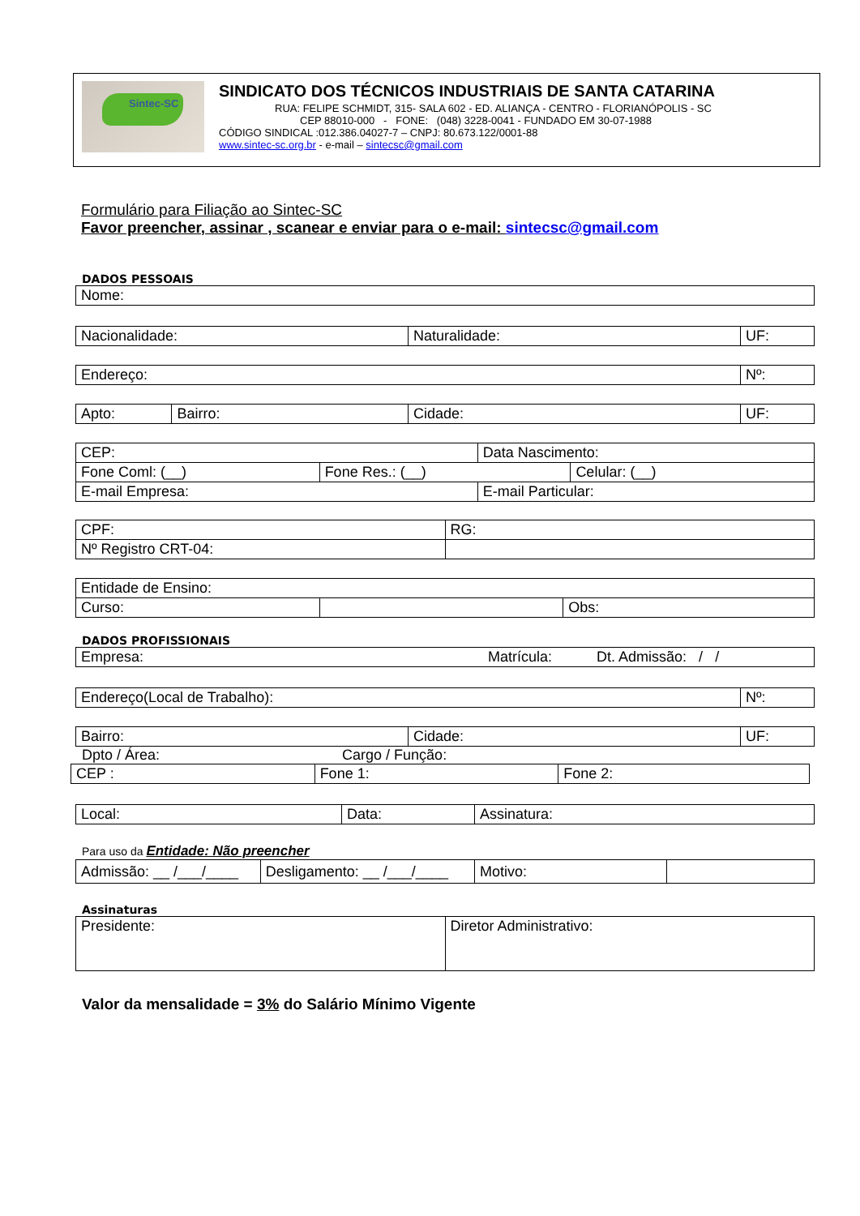Sintec-SC
SINDICATO DOS TÉCNICOS INDUSTRIAIS DE SANTA CATARINA
RUA: FELIPE SCHMIDT, 315- SALA 602 - ED. ALIANÇA - CENTRO - FLORIANÓPOLIS - SC
CEP 88010-000 - FONE: (048) 3228-0041 - FUNDADO EM 30-07-1988
CÓDIGO SINDICAL :012.386.04027-7 – CNPJ: 80.673.122/0001-88
www.sintec-sc.org.br - e-mail – sintecsc@gmail.com
Formulário para Filiação ao Sintec-SC
Favor preencher, assinar , scanear e enviar para o e-mail: sintecsc@gmail.com
DADOS PESSOAIS
| Nome: |
| Nacionalidade: | Naturalidade: | UF: |
| Endereço: | Nº: |
| Apto: | Bairro: | Cidade: | UF: |
| CEP: | | Data Nascimento: | |
| Fone Coml: (__) | Fone Res.: (__) | | Celular: (__) |
| E-mail Empresa: | | E-mail Particular: | |
| CPF: | RG: |
| Nº Registro CRT-04: | |
| Entidade de Ensino: | | |
| Curso: | | Obs: |
DADOS PROFISSIONAIS
| Empresa: Matrícula: Dt. Admissão: / / |
| Endereço(Local de Trabalho): | Nº: |
| Bairro: | Cidade: | UF: |
Dpto / Área: Cargo / Função:
| CEP : | Fone 1: | Fone 2: |
| Local: | Data: | Assinatura: |
Para uso da Entidade: Não preencher
| Admissão: __ /___/____ | Desligamento: __ /___/____ | Motivo: | |
Assinaturas
| Presidente: | Diretor Administrativo: |
Valor da mensalidade = 3% do Salário Mínimo Vigente